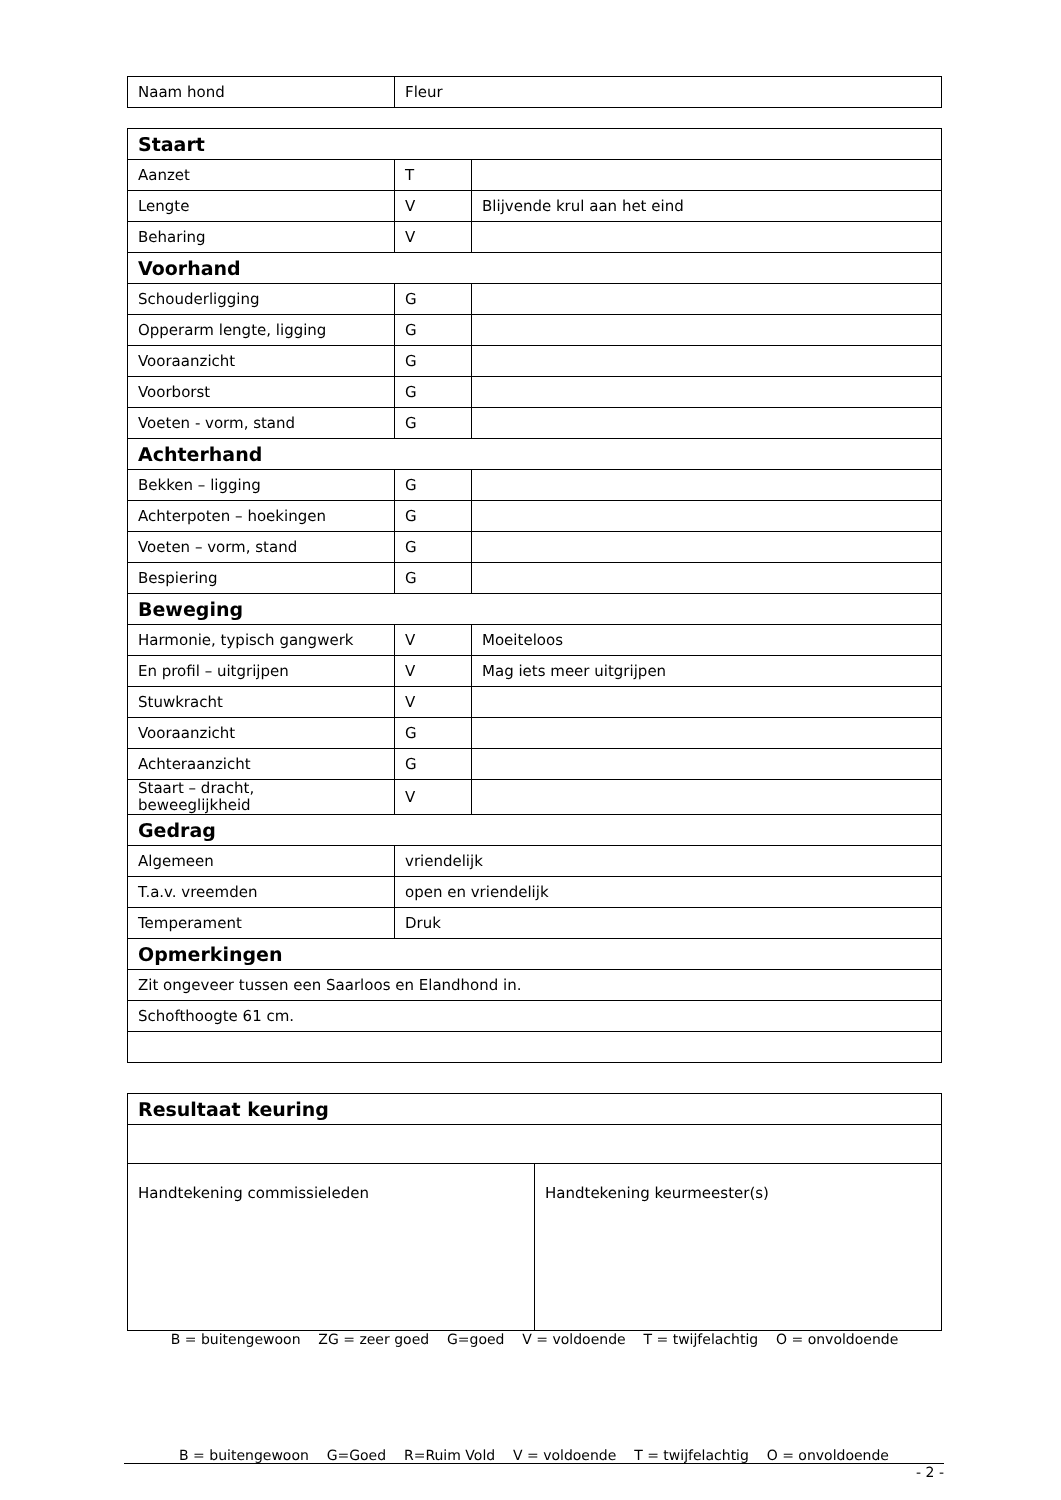| Naam hond | Fleur |
| Staart | | |
| Aanzet | T | |
| Lengte | V | Blijvende krul aan het eind |
| Beharing | V | |
| Voorhand | | |
| Schouderligging | G | |
| Opperarm lengte, ligging | G | |
| Vooraanzicht | G | |
| Voorborst | G | |
| Voeten - vorm, stand | G | |
| Achterhand | | |
| Bekken – ligging | G | |
| Achterpoten – hoekingen | G | |
| Voeten – vorm, stand | G | |
| Bespiering | G | |
| Beweging | | |
| Harmonie, typisch gangwerk | V | Moeiteloos |
| En profil – uitgrijpen | V | Mag iets meer uitgrijpen |
| Stuwkracht | V | |
| Vooraanzicht | G | |
| Achteraanzicht | G | |
| Staart – dracht, beweeglijkheid | V | |
| Gedrag | | |
| Algemeen | vriendelijk | |
| T.a.v. vreemden | open en vriendelijk | |
| Temperament | Druk | |
| Opmerkingen | | |
| Zit ongeveer tussen een Saarloos en Elandhond in. | | |
| Schofthoogte 61 cm. | | |
| Resultaat keuring | |
| Handtekening commissieleden | Handtekening keurmeester(s) |
B = buitengewoon ZG = zeer goed G=goed V = voldoende T = twijfelachtig O = onvoldoende
B = buitengewoon G=Goed R=Ruim Vold V = voldoende T = twijfelachtig O = onvoldoende
- 2 -